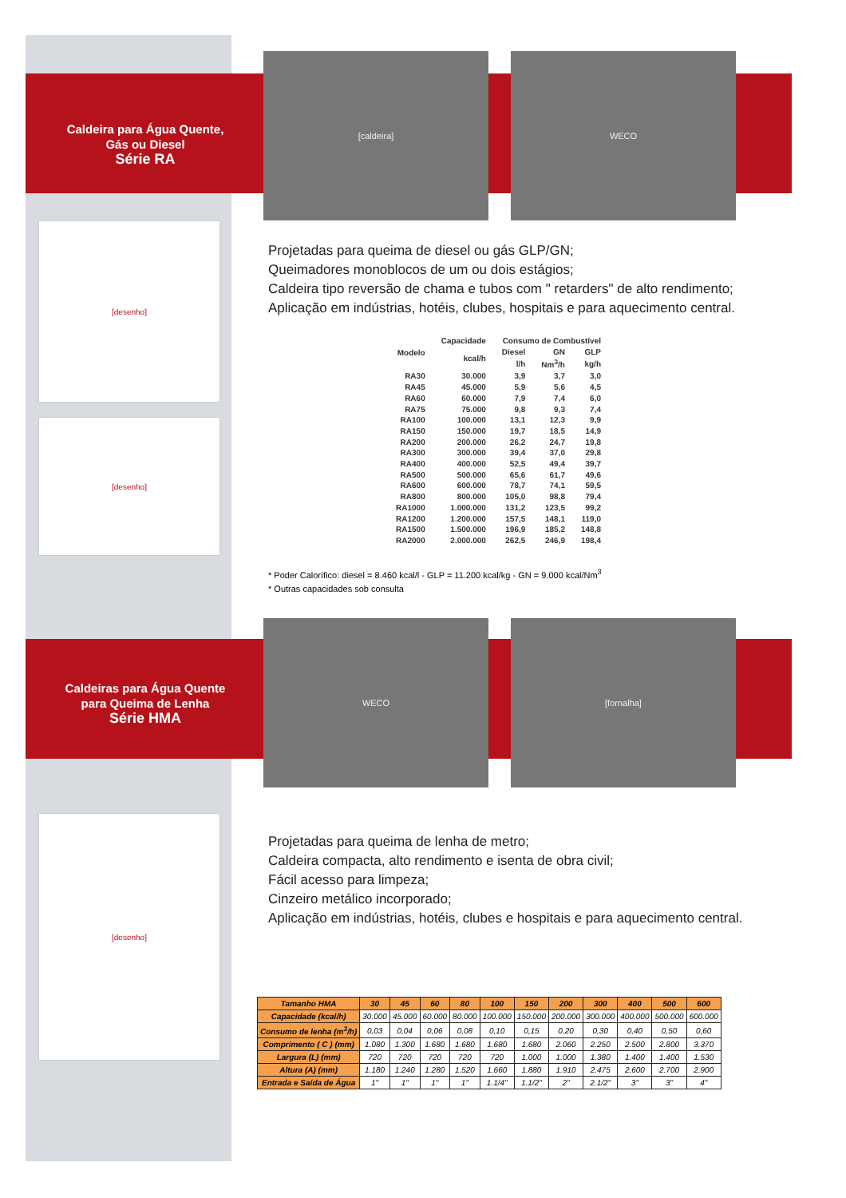Caldeira para Água Quente,
Gás ou Diesel
Série RA
[caldeira] WECO
[desenho]
[desenho]
Projetadas para queima de diesel ou gás GLP/GN;
Queimadores monoblocos de um ou dois estágios;
Caldeira tipo reversão de chama e tubos com " retarders" de alto rendimento;
Aplicação em indústrias, hotéis, clubes, hospitais e para aquecimento central.
| Modelo | Capacidade | Consumo de Combustível | | |
| --- | --- | --- | --- | --- |
| | kcal/h | Diesel | GN | GLP |
| | | l/h | Nm<sup>3</sup>/h | kg/h |
| RA30 | 30.000 | 3,9 | 3,7 | 3,0 |
| RA45 | 45.000 | 5,9 | 5,6 | 4,5 |
| RA60 | 60.000 | 7,9 | 7,4 | 6,0 |
| RA75 | 75.000 | 9,8 | 9,3 | 7,4 |
| RA100 | 100.000 | 13,1 | 12,3 | 9,9 |
| RA150 | 150.000 | 19,7 | 18,5 | 14,9 |
| RA200 | 200.000 | 26,2 | 24,7 | 19,8 |
| RA300 | 300.000 | 39,4 | 37,0 | 29,8 |
| RA400 | 400.000 | 52,5 | 49,4 | 39,7 |
| RA500 | 500.000 | 65,6 | 61,7 | 49,6 |
| RA600 | 600.000 | 78,7 | 74,1 | 59,5 |
| RA800 | 800.000 | 105,0 | 98,8 | 79,4 |
| RA1000 | 1.000.000 | 131,2 | 123,5 | 99,2 |
| RA1200 | 1.200.000 | 157,5 | 148,1 | 119,0 |
| RA1500 | 1.500.000 | 196,9 | 185,2 | 148,8 |
| RA2000 | 2.000.000 | 262,5 | 246,9 | 198,4 |
* Poder Calorífico: diesel = 8.460 kcal/l - GLP = 11.200 kcal/kg - GN = 9.000 kcal/Nm<sup>3</sup>
* Outras capacidades sob consulta
Caldeiras para Água Quente
para Queima de Lenha
Série HMA
WECO [fornalha]
[desenho]
Projetadas para queima de lenha de metro;
Caldeira compacta, alto rendimento e isenta de obra civil;
Fácil acesso para limpeza;
Cinzeiro metálico incorporado;
Aplicação em indústrias, hotéis, clubes e hospitais e para aquecimento central.
| Tamanho HMA | 30 | 45 | 60 | 80 | 100 | 150 | 200 | 300 | 400 | 500 | 600 |
| --- | --- | --- | --- | --- | --- | --- | --- | --- | --- | --- | --- |
| Capacidade (kcal/h) | 30.000 | 45.000 | 60.000 | 80.000 | 100.000 | 150.000 | 200.000 | 300.000 | 400.000 | 500.000 | 600.000 |
| Consumo de lenha (m<sup>3</sup>/h) | 0,03 | 0,04 | 0,06 | 0,08 | 0,10 | 0,15 | 0,20 | 0,30 | 0,40 | 0,50 | 0,60 |
| Comprimento ( C ) (mm) | 1.080 | 1.300 | 1.680 | 1.680 | 1.680 | 1.680 | 2.060 | 2.250 | 2.500 | 2.800 | 3.370 |
| Largura (L) (mm) | 720 | 720 | 720 | 720 | 720 | 1.000 | 1.000 | 1.380 | 1.400 | 1.400 | 1.530 |
| Altura (A) (mm) | 1.180 | 1.240 | 1.280 | 1.520 | 1.660 | 1.880 | 1.910 | 2.475 | 2.600 | 2.700 | 2.900 |
| Entrada e Saída de Água | 1" | 1" | 1" | 1" | 1.1/4" | 1.1/2" | 2" | 2.1/2" | 3" | 3" | 4" |